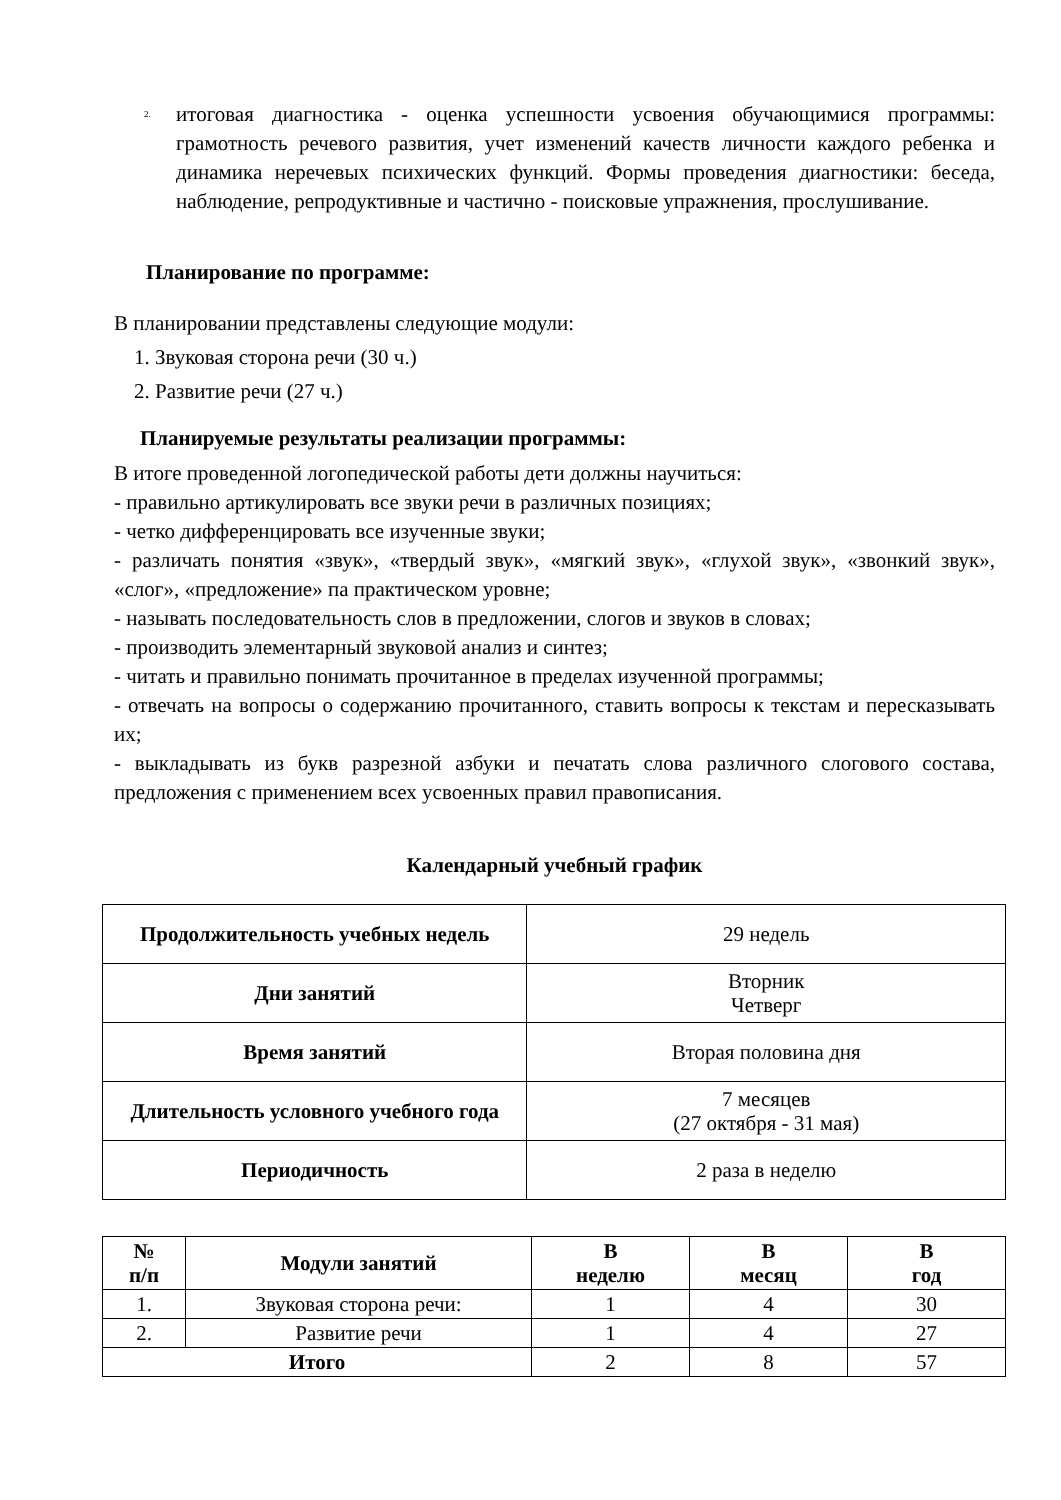2.
итоговая диагностика - оценка успешности усвоения обучающимися программы: грамотность речевого развития, учет изменений качеств личности каждого ребенка и динамика неречевых психических функций. Формы проведения диагностики: беседа, наблюдение, репродуктивные и частично - поисковые упражнения, прослушивание.
Планирование по программе:
В планировании представлены следующие модули:
1. Звуковая сторона речи (30 ч.)
2. Развитие речи (27 ч.)
Планируемые результаты реализации программы:
В итоге проведенной логопедической работы дети должны научиться:
- правильно артикулировать все звуки речи в различных позициях;
- четко дифференцировать все изученные звуки;
- различать понятия «звук», «твердый звук», «мягкий звук», «глухой звук», «звонкий звук», «слог», «предложение» па практическом уровне;
- называть последовательность слов в предложении, слогов и звуков в словах;
- производить элементарный звуковой анализ и синтез;
- читать и правильно понимать прочитанное в пределах изученной программы;
- отвечать на вопросы о содержанию прочитанного, ставить вопросы к текстам и пересказывать их;
- выкладывать из букв разрезной азбуки и печатать слова различного слогового состава, предложения с применением всех усвоенных правил правописания.
Календарный учебный график
| Продолжительность учебных недель | 29 недель |
| Дни занятий | Вторник Четверг |
| Время занятий | Вторая половина дня |
| Длительность условного учебного года | 7 месяцев (27 октября - 31 мая) |
| Периодичность | 2 раза в неделю |
| № п/п | Модули занятий | В неделю | В месяц | В год |
| --- | --- | --- | --- | --- |
| 1. | Звуковая сторона речи: | 1 | 4 | 30 |
| 2. | Развитие речи | 1 | 4 | 27 |
| Итого | | 2 | 8 | 57 |